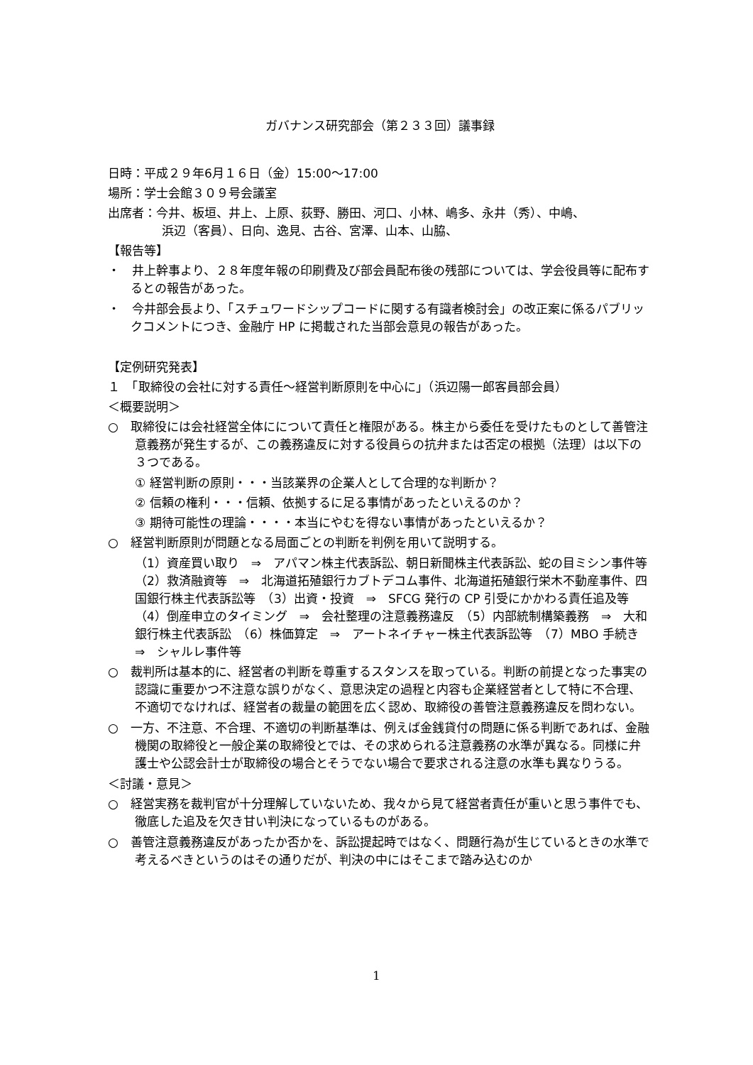ガバナンス研究部会（第２３３回）議事録
日時：平成２９年6月１６日（金）15:00～17:00
場所：学士会館３０９号会議室
出席者：今井、板垣、井上、上原、荻野、勝田、河口、小林、嶋多、永井（秀）、中嶋、
浜辺（客員）、日向、逸見、古谷、宮澤、山本、山脇、
【報告等】
・　井上幹事より、２８年度年報の印刷費及び部会員配布後の残部については、学会役員等に配布するとの報告があった。
・　今井部会長より、「スチュワードシップコードに関する有識者検討会」の改正案に係るパブリックコメントにつき、金融庁 HP に掲載された当部会意見の報告があった。
【定例研究発表】
１　「取締役の会社に対する責任～経営判断原則を中心に」（浜辺陽一郎客員部会員）
＜概要説明＞
○　取締役には会社経営全体にについて責任と権限がある。株主から委任を受けたものとして善管注意義務が発生するが、この義務違反に対する役員らの抗弁または否定の根拠（法理）は以下の３つである。
① 経営判断の原則・・・当該業界の企業人として合理的な判断か？
② 信頼の権利・・・信頼、依拠するに足る事情があったといえるのか？
③ 期待可能性の理論・・・・本当にやむを得ない事情があったといえるか？
○　経営判断原則が問題となる局面ごとの判断を判例を用いて説明する。
（1）資産買い取り　⇒　アパマン株主代表訴訟、朝日新聞株主代表訴訟、蛇の目ミシン事件等　（2）救済融資等　⇒　北海道拓殖銀行カブトデコム事件、北海道拓殖銀行栄木不動産事件、四国銀行株主代表訴訟等　（3）出資・投資　⇒　SFCG 発行の CP 引受にかかわる責任追及等　（4）倒産申立のタイミング　⇒　会社整理の注意義務違反　（5）内部統制構築義務　⇒　大和銀行株主代表訴訟　（6）株価算定　⇒　アートネイチャー株主代表訴訟等　（7）MBO 手続き　⇒　シャルレ事件等
○　裁判所は基本的に、経営者の判断を尊重するスタンスを取っている。判断の前提となった事実の認識に重要かつ不注意な誤りがなく、意思決定の過程と内容も企業経営者として特に不合理、不適切でなければ、経営者の裁量の範囲を広く認め、取締役の善管注意義務違反を問わない。
○　一方、不注意、不合理、不適切の判断基準は、例えば金銭貸付の問題に係る判断であれば、金融機関の取締役と一般企業の取締役とでは、その求められる注意義務の水準が異なる。同様に弁護士や公認会計士が取締役の場合とそうでない場合で要求される注意の水準も異なりうる。
＜討議・意見＞
○　経営実務を裁判官が十分理解していないため、我々から見て経営者責任が重いと思う事件でも、徹底した追及を欠き甘い判決になっているものがある。
○　善管注意義務違反があったか否かを、訴訟提起時ではなく、問題行為が生じているときの水準で考えるべきというのはその通りだが、判決の中にはそこまで踏み込むのか
1